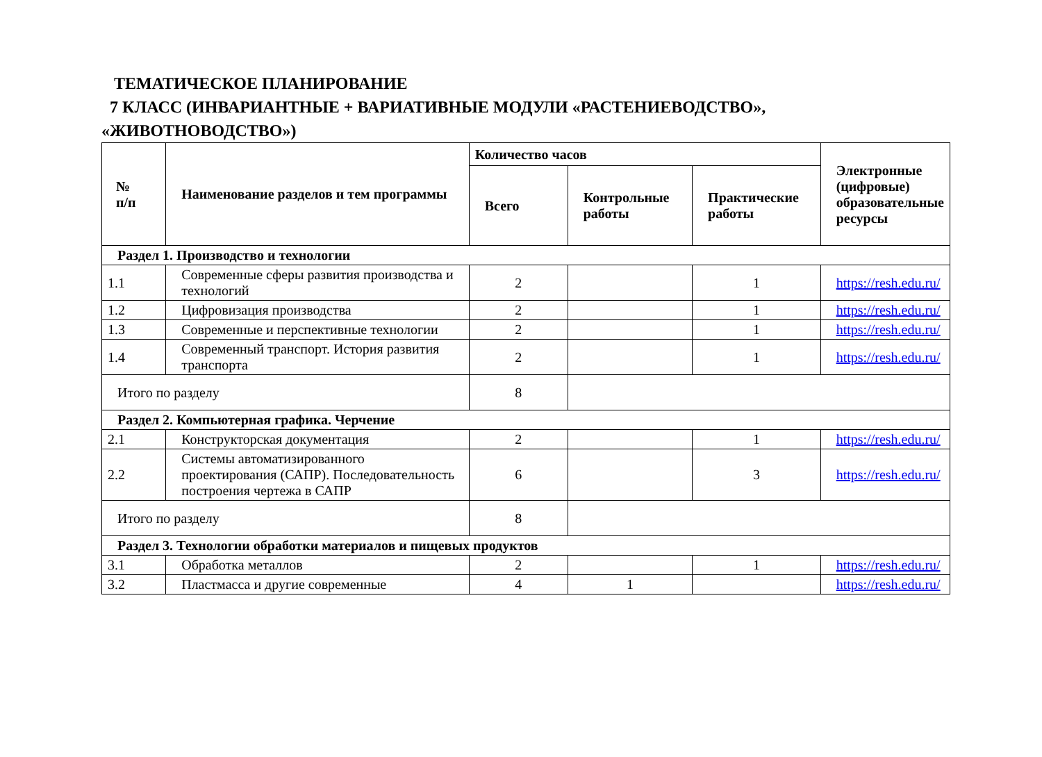ТЕМАТИЧЕСКОЕ ПЛАНИРОВАНИЕ
7 КЛАСС (ИНВАРИАНТНЫЕ + ВАРИАТИВНЫЕ МОДУЛИ «РАСТЕНИЕВОДСТВО»,
«ЖИВОТНОВОДСТВО»)
| № п/п | Наименование разделов и тем программы | Количество часов | | | Электронные (цифровые) образовательные ресурсы |
| --- | --- | --- | --- | --- | --- |
| | | Всего | Контрольные работы | Практические работы | |
| Раздел 1. Производство и технологии | | | | | |
| 1.1 | Современные сферы развития производства и технологий | 2 | | 1 | https://resh.edu.ru/ |
| 1.2 | Цифровизация производства | 2 | | 1 | https://resh.edu.ru/ |
| 1.3 | Современные и перспективные технологии | 2 | | 1 | https://resh.edu.ru/ |
| 1.4 | Современный транспорт. История развития транспорта | 2 | | 1 | https://resh.edu.ru/ |
| Итого по разделу | | 8 | | | |
| Раздел 2. Компьютерная графика. Черчение | | | | | |
| 2.1 | Конструкторская документация | 2 | | 1 | https://resh.edu.ru/ |
| 2.2 | Системы автоматизированного проектирования (САПР). Последовательность построения чертежа в САПР | 6 | | 3 | https://resh.edu.ru/ |
| Итого по разделу | | 8 | | | |
| Раздел 3. Технологии обработки материалов и пищевых продуктов | | | | | |
| 3.1 | Обработка металлов | 2 | | 1 | https://resh.edu.ru/ |
| 3.2 | Пластмасса и другие современные | 4 | 1 | | https://resh.edu.ru/ |